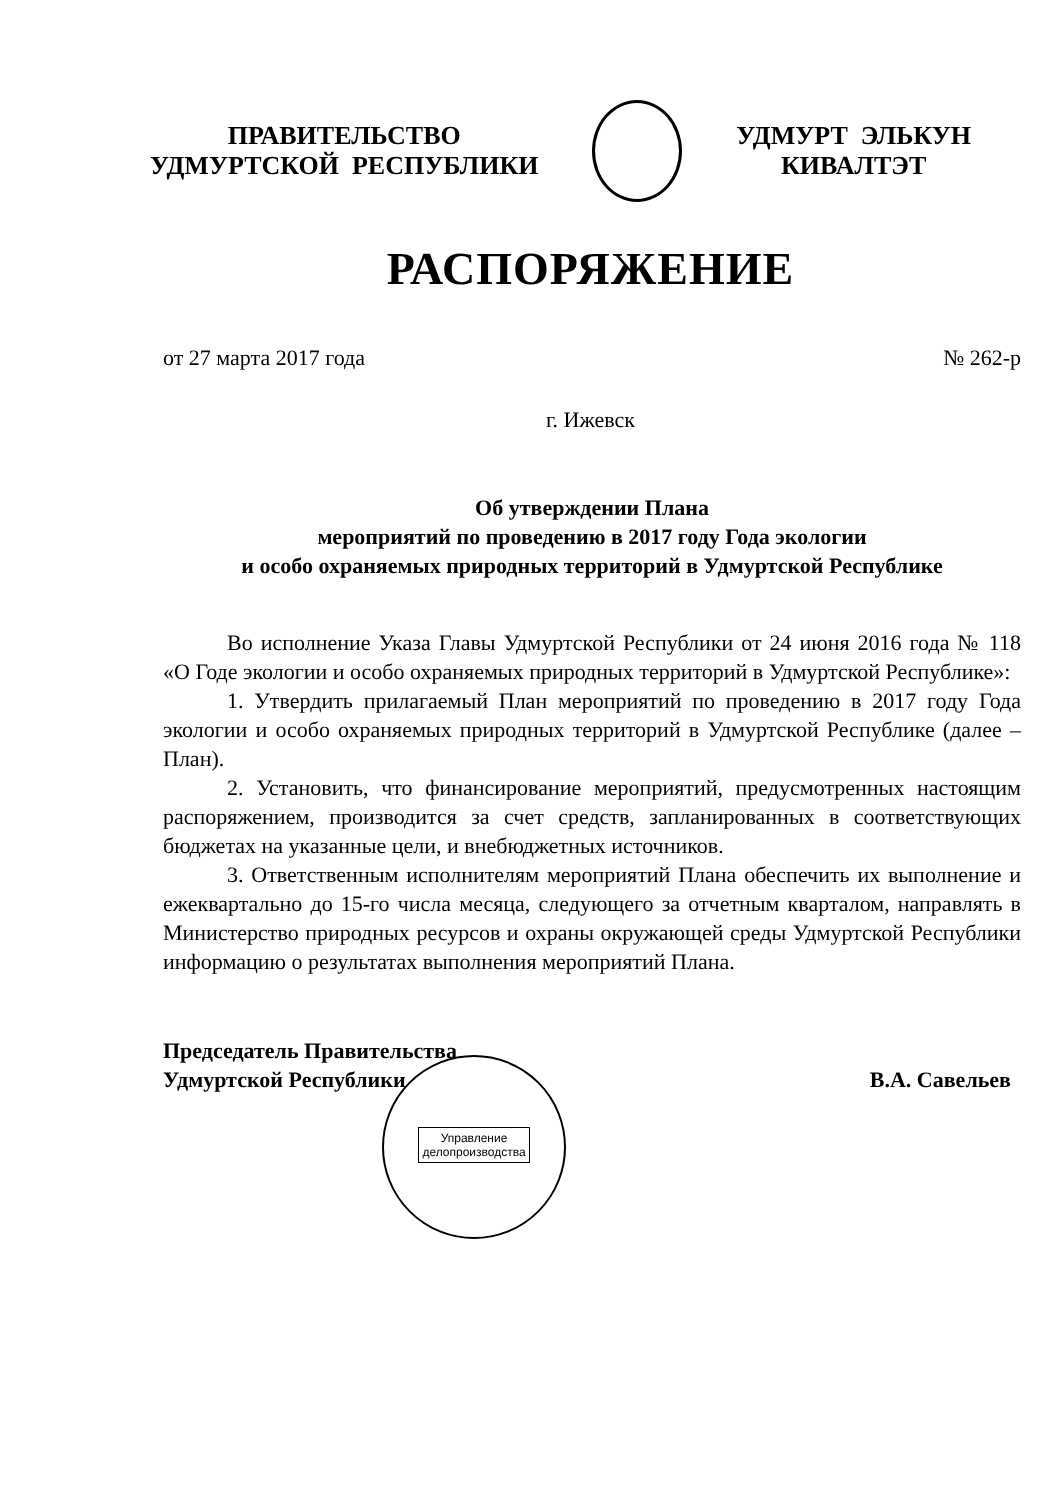ПРАВИТЕЛЬСТВО
УДМУРТСКОЙ РЕСПУБЛИКИ
УДМУРТ ЭЛЬКУН
КИВАЛТЭТ
РАСПОРЯЖЕНИЕ
от 27 марта 2017 года № 262-р
г. Ижевск
Об утверждении Плана
мероприятий по проведению в 2017 году Года экологии
и особо охраняемых природных территорий в Удмуртской Республике
Во исполнение Указа Главы Удмуртской Республики от 24 июня 2016 года № 118 «О Годе экологии и особо охраняемых природных территорий в Удмуртской Республике»:
1. Утвердить прилагаемый План мероприятий по проведению в 2017 году Года экологии и особо охраняемых природных территорий в Удмуртской Республике (далее – План).
2. Установить, что финансирование мероприятий, предусмотренных настоящим распоряжением, производится за счет средств, запланированных в соответствующих бюджетах на указанные цели, и внебюджетных источников.
3. Ответственным исполнителям мероприятий Плана обеспечить их выполнение и ежеквартально до 15-го числа месяца, следующего за отчетным кварталом, направлять в Министерство природных ресурсов и охраны окружающей среды Удмуртской Республики информацию о результатах выполнения мероприятий Плана.
Председатель Правительства
Удмуртской Республики
В.А. Савельев
Управление
делопроизводства